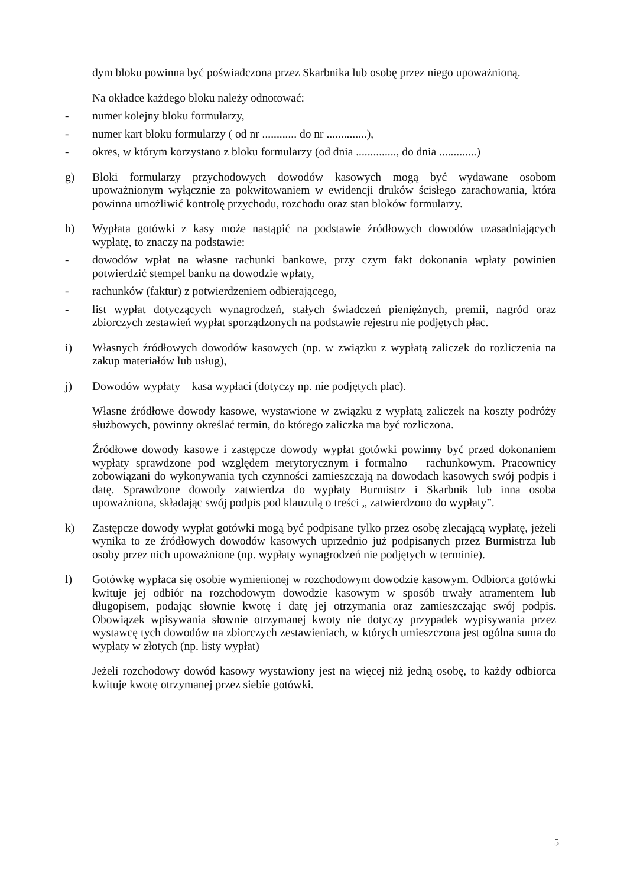dym bloku powinna być poświadczona przez Skarbnika lub osobę przez niego upoważnioną.
Na okładce każdego bloku należy odnotować:
- numer kolejny bloku formularzy,
- numer kart bloku formularzy ( od nr ............ do nr ..............),
- okres, w którym korzystano z bloku formularzy (od dnia .............., do dnia .............)
g) Bloki formularzy przychodowych dowodów kasowych mogą być wydawane osobom upoważnionym wyłącznie za pokwitowaniem w ewidencji druków ścisłego zarachowania, która powinna umożliwić kontrolę przychodu, rozchodu oraz stan bloków formularzy.
h) Wypłata gotówki z kasy może nastąpić na podstawie źródłowych dowodów uzasadniających wypłatę, to znaczy na podstawie:
- dowodów wpłat na własne rachunki bankowe, przy czym fakt dokonania wpłaty powinien potwierdzić stempel banku na dowodzie wpłaty,
- rachunków (faktur) z potwierdzeniem odbierającego,
- list wypłat dotyczących wynagrodzeń, stałych świadczeń pieniężnych, premii, nagród oraz zbiorczych zestawień wypłat sporządzonych na podstawie rejestru nie podjętych płac.
i) Własnych źródłowych dowodów kasowych (np. w związku z wypłatą zaliczek do rozliczenia na zakup materiałów lub usług),
j) Dowodów wypłaty – kasa wypłaci (dotyczy np. nie podjętych plac).
Własne źródłowe dowody kasowe, wystawione w związku z wypłatą zaliczek na koszty podróży służbowych, powinny określać termin, do którego zaliczka ma być rozliczona.
Źródłowe dowody kasowe i zastępcze dowody wypłat gotówki powinny być przed dokonaniem wypłaty sprawdzone pod względem merytorycznym i formalno – rachunkowym. Pracownicy zobowiązani do wykonywania tych czynności zamieszczają na dowodach kasowych swój podpis i datę. Sprawdzone dowody zatwierdza do wypłaty Burmistrz i Skarbnik lub inna osoba upoważniona, składając swój podpis pod klauzulą o treści „ zatwierdzono do wypłaty”.
k) Zastępcze dowody wypłat gotówki mogą być podpisane tylko przez osobę zlecającą wypłatę, jeżeli wynika to ze źródłowych dowodów kasowych uprzednio już podpisanych przez Burmistrza lub osoby przez nich upoważnione (np. wypłaty wynagrodzeń nie podjętych w terminie).
l) Gotówkę wypłaca się osobie wymienionej w rozchodowym dowodzie kasowym. Odbiorca gotówki kwituje jej odbiór na rozchodowym dowodzie kasowym w sposób trwały atramentem lub długopisem, podając słownie kwotę i datę jej otrzymania oraz zamieszczając swój podpis. Obowiązek wpisywania słownie otrzymanej kwoty nie dotyczy przypadek wypisywania przez wystawcę tych dowodów na zbiorczych zestawieniach, w których umieszczona jest ogólna suma do wypłaty w złotych (np. listy wypłat)
Jeżeli rozchodowy dowód kasowy wystawiony jest na więcej niż jedną osobę, to każdy odbiorca kwituje kwotę otrzymanej przez siebie gotówki.
5